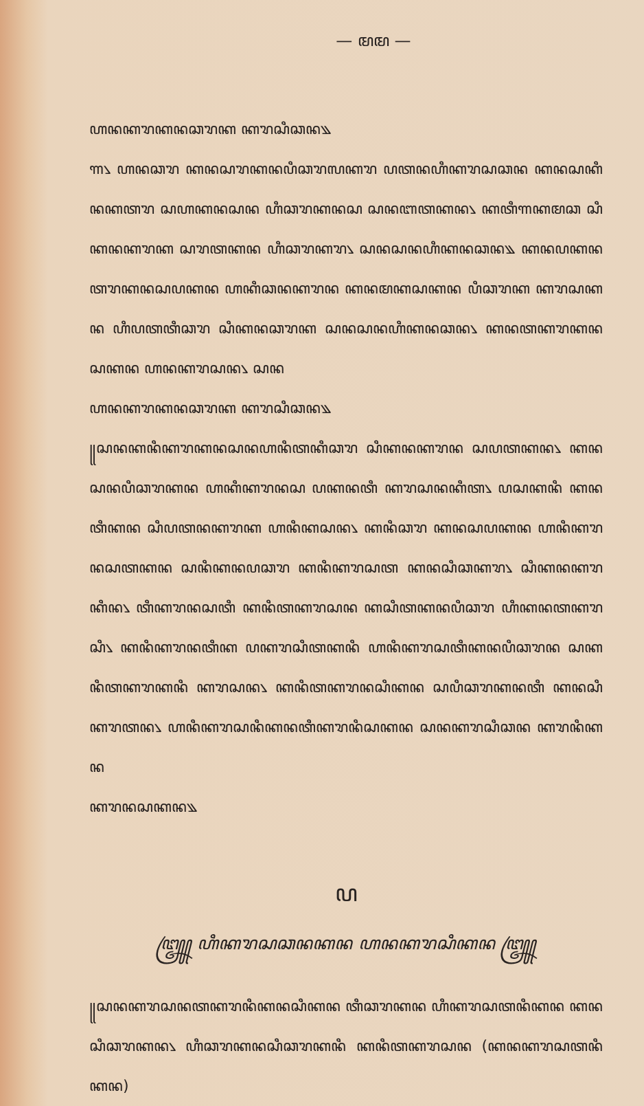— ꦩꦩ —
ꦲꦤꦏꦫꦏꦤꦕꦫꦏ ꦏꦫꦱꦶꦕꦤ꧉
꧑꧈ ꦲꦤꦕꦫ ꦏꦤꦱꦫꦏꦤꦥꦶꦕꦫꦭꦏꦫ ꦥꦠꦤꦲꦶꦏꦫꦱꦕꦤ ꦏꦤꦱꦏꦶꦤꦏꦠꦫ ꦱꦲꦏꦤꦱꦤ ꦲꦶꦕꦫꦏꦤꦱ ꦱꦤꦧꦠꦏꦤ꧈ ꦏꦠꦶꦒꦏꦩꦕ ꦱꦶꦏꦤꦏꦫꦏ ꦱꦫꦠꦏꦤ ꦲꦶꦕꦫꦏꦫ꧈ ꦱꦤꦱꦤꦲꦶꦏꦤꦕꦤ꧉ ꦏꦤꦥꦏꦤꦠꦫꦏꦤꦱꦥꦏꦤ ꦲꦏꦶꦕꦤꦏꦫꦤ ꦏꦤꦩꦏꦱꦏꦤ ꦥꦶꦕꦫꦏ ꦏꦫꦱꦏꦤ ꦲꦶꦥꦠꦠꦶꦕꦫ ꦱꦶꦏꦤꦕꦫꦏ ꦱꦤꦱꦤꦲꦶꦏꦤꦕꦤ꧈ ꦏꦤꦠꦏꦫꦏꦤꦱꦏꦤ ꦲꦤꦏꦫꦱꦤ꧈ ꦱꦤ
ꦲꦤꦏꦫꦏꦤꦕꦫꦏ ꦏꦫꦱꦶꦕꦤ꧉
꧋ꦱꦤꦏꦤꦶꦏꦫꦏꦤꦱꦤꦲꦤꦶꦠꦏꦶꦕꦫ ꦱꦶꦏꦤꦏꦫꦤ ꦱꦥꦠꦏꦤ꧈ ꦏꦤꦱꦤꦥꦶꦕꦫꦏꦤ ꦲꦏꦶꦏꦫꦤꦱ ꦥꦏꦤꦠꦶ ꦏꦫꦱꦤꦏꦶꦠ꧈ ꦥꦱꦏꦤꦶ ꦏꦤꦠꦶꦏꦤ ꦱꦶꦥꦠꦤꦏꦫꦏ ꦲꦤꦶꦏꦱꦤ꧈ ꦏꦤꦶꦕꦫ ꦏꦤꦱꦥꦏꦤ ꦲꦤꦶꦏꦫꦤꦱꦠꦏꦤ ꦱꦤꦶꦏꦤꦥꦕꦫ ꦏꦤꦶꦏꦫꦱꦠ ꦏꦤꦱꦶꦕꦏꦫ꧈ ꦱꦶꦏꦤꦏꦫꦏꦶꦤ꧈ ꦠꦶꦏꦫꦤꦱꦠꦶ ꦏꦤꦶꦠꦏꦫꦱꦤ ꦏꦱꦶꦠꦏꦤꦥꦶꦕꦫ ꦲꦶꦏꦤꦠꦏꦫꦱꦶ꧈ ꦏꦤꦶꦏꦫꦤꦠꦶꦏ ꦥꦏꦫꦱꦶꦠꦏꦤꦶ ꦲꦤꦶꦏꦫꦱꦠꦶꦏꦤꦥꦶꦕꦫꦤ ꦱꦏꦤꦶꦠꦏꦫꦏꦤꦶ ꦏꦫꦱꦤ꧈ ꦏꦤꦶꦠꦏꦫꦤꦱꦶꦏꦤ ꦱꦥꦶꦕꦫꦏꦤꦠꦶ ꦏꦤꦱꦶꦏꦫꦠꦤ꧈ ꦲꦤꦶꦏꦫꦱꦤꦶꦏꦤꦠꦶꦏꦫꦤꦶꦱꦏꦤ ꦱꦤꦏꦫꦱꦶꦕꦤ ꦏꦫꦤꦶꦏꦤ
ꦏꦫꦤꦱꦏꦤ꧉
ꦥ
꧅ ꦲꦶꦏꦫꦱꦕꦤꦏꦤ ꦲꦤꦏꦫꦱꦶꦏꦤ ꧅
꧋ꦱꦤꦏꦫꦱꦤꦠꦏꦫꦤꦶꦏꦤꦱꦶꦏꦤ ꦠꦶꦕꦫꦏꦤ ꦲꦶꦏꦫꦱꦠꦤꦶꦏꦤ ꦏꦤꦱꦶꦕꦫꦏꦤ꧈ ꦲꦶꦕꦫꦏꦤꦱꦶꦕꦫꦏꦤꦶ ꦏꦤꦶꦠꦏꦫꦱꦤ (ꦏꦤꦏꦫꦱꦠꦤꦶꦏꦤ)